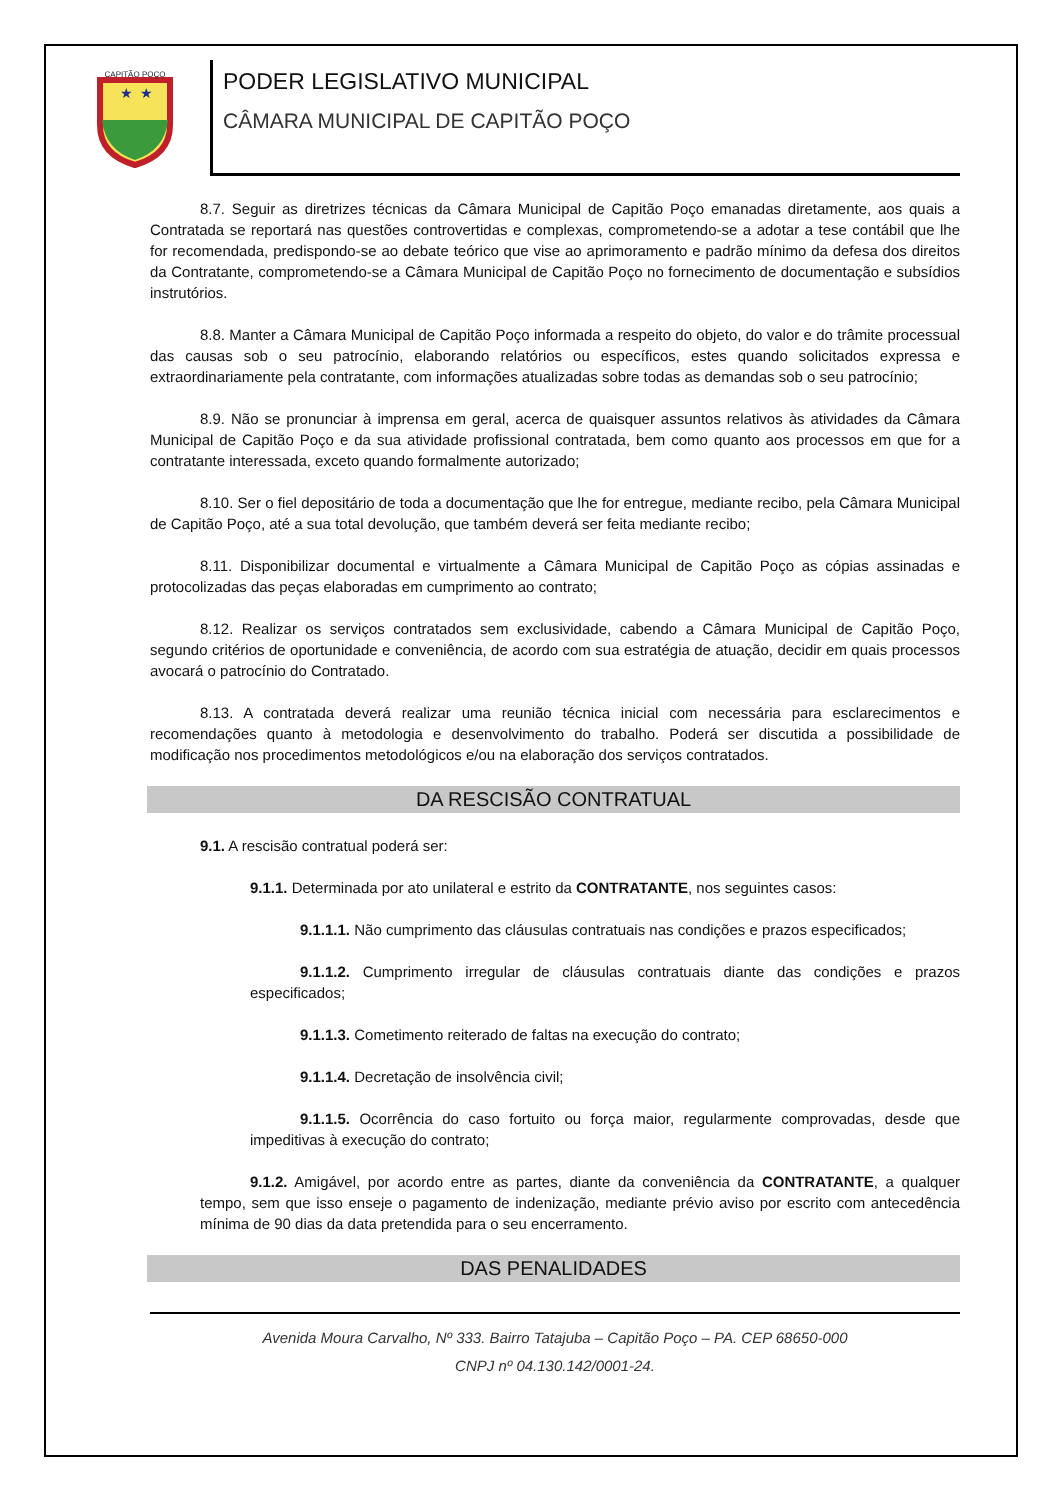CAPITÃO POÇO
★
★
PODER LEGISLATIVO MUNICIPAL
CÂMARA MUNICIPAL DE CAPITÃO POÇO
8.7. Seguir as diretrizes técnicas da Câmara Municipal de Capitão Poço emanadas diretamente, aos quais a Contratada se reportará nas questões controvertidas e complexas, comprometendo-se a adotar a tese contábil que lhe for recomendada, predispondo-se ao debate teórico que vise ao aprimoramento e padrão mínimo da defesa dos direitos da Contratante, comprometendo-se a Câmara Municipal de Capitão Poço no fornecimento de documentação e subsídios instrutórios.
8.8. Manter a Câmara Municipal de Capitão Poço informada a respeito do objeto, do valor e do trâmite processual das causas sob o seu patrocínio, elaborando relatórios ou específicos, estes quando solicitados expressa e extraordinariamente pela contratante, com informações atualizadas sobre todas as demandas sob o seu patrocínio;
8.9. Não se pronunciar à imprensa em geral, acerca de quaisquer assuntos relativos às atividades da Câmara Municipal de Capitão Poço e da sua atividade profissional contratada, bem como quanto aos processos em que for a contratante interessada, exceto quando formalmente autorizado;
8.10. Ser o fiel depositário de toda a documentação que lhe for entregue, mediante recibo, pela Câmara Municipal de Capitão Poço, até a sua total devolução, que também deverá ser feita mediante recibo;
8.11. Disponibilizar documental e virtualmente a Câmara Municipal de Capitão Poço as cópias assinadas e protocolizadas das peças elaboradas em cumprimento ao contrato;
8.12. Realizar os serviços contratados sem exclusividade, cabendo a Câmara Municipal de Capitão Poço, segundo critérios de oportunidade e conveniência, de acordo com sua estratégia de atuação, decidir em quais processos avocará o patrocínio do Contratado.
8.13. A contratada deverá realizar uma reunião técnica inicial com necessária para esclarecimentos e recomendações quanto à metodologia e desenvolvimento do trabalho. Poderá ser discutida a possibilidade de modificação nos procedimentos metodológicos e/ou na elaboração dos serviços contratados.
DA RESCISÃO CONTRATUAL
9.1. A rescisão contratual poderá ser:
9.1.1. Determinada por ato unilateral e estrito da CONTRATANTE, nos seguintes casos:
9.1.1.1. Não cumprimento das cláusulas contratuais nas condições e prazos especificados;
9.1.1.2. Cumprimento irregular de cláusulas contratuais diante das condições e prazos especificados;
9.1.1.3. Cometimento reiterado de faltas na execução do contrato;
9.1.1.4. Decretação de insolvência civil;
9.1.1.5. Ocorrência do caso fortuito ou força maior, regularmente comprovadas, desde que impeditivas à execução do contrato;
9.1.2. Amigável, por acordo entre as partes, diante da conveniência da CONTRATANTE, a qualquer tempo, sem que isso enseje o pagamento de indenização, mediante prévio aviso por escrito com antecedência mínima de 90 dias da data pretendida para o seu encerramento.
DAS PENALIDADES
Avenida Moura Carvalho, Nº 333. Bairro Tatajuba – Capitão Poço – PA. CEP 68650-000
CNPJ nº 04.130.142/0001-24.